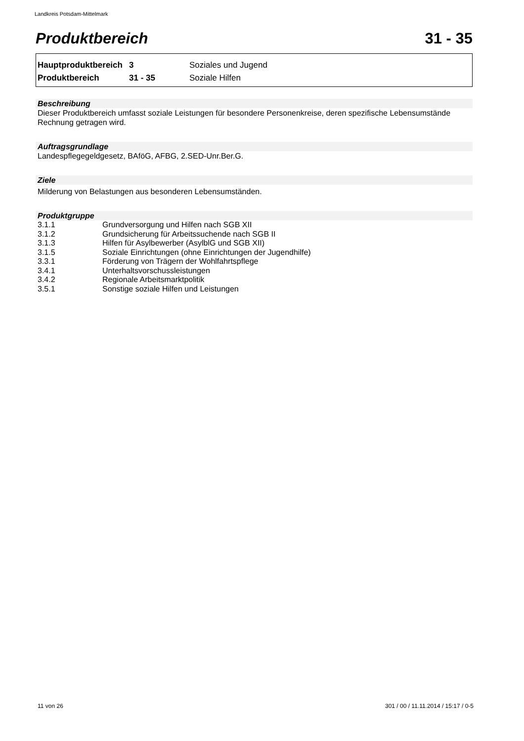Landkreis Potsdam-Mittelmark
Produktbereich 31 - 35
| Hauptproduktbereich | 3 | Soziales und Jugend |
| Produktbereich | 31 - 35 | Soziale Hilfen |
Beschreibung
Dieser Produktbereich umfasst soziale Leistungen für besondere Personenkreise, deren spezifische Lebensumstände Rechnung getragen wird.
Auftragsgrundlage
Landespflegegeldgesetz, BAföG, AFBG, 2.SED-Unr.Ber.G.
Ziele
Milderung von Belastungen aus besonderen Lebensumständen.
Produktgruppe
| 3.1.1 | Grundversorgung und Hilfen nach SGB XII |
| 3.1.2 | Grundsicherung für Arbeitssuchende nach SGB II |
| 3.1.3 | Hilfen für Asylbewerber (AsylblG und SGB XII) |
| 3.1.5 | Soziale Einrichtungen (ohne Einrichtungen der Jugendhilfe) |
| 3.3.1 | Förderung von Trägern der Wohlfahrtspflege |
| 3.4.1 | Unterhaltsvorschussleistungen |
| 3.4.2 | Regionale Arbeitsmarktpolitik |
| 3.5.1 | Sonstige soziale Hilfen und Leistungen |
11 von 26
301 / 00 / 11.11.2014 / 15:17 / 0-5